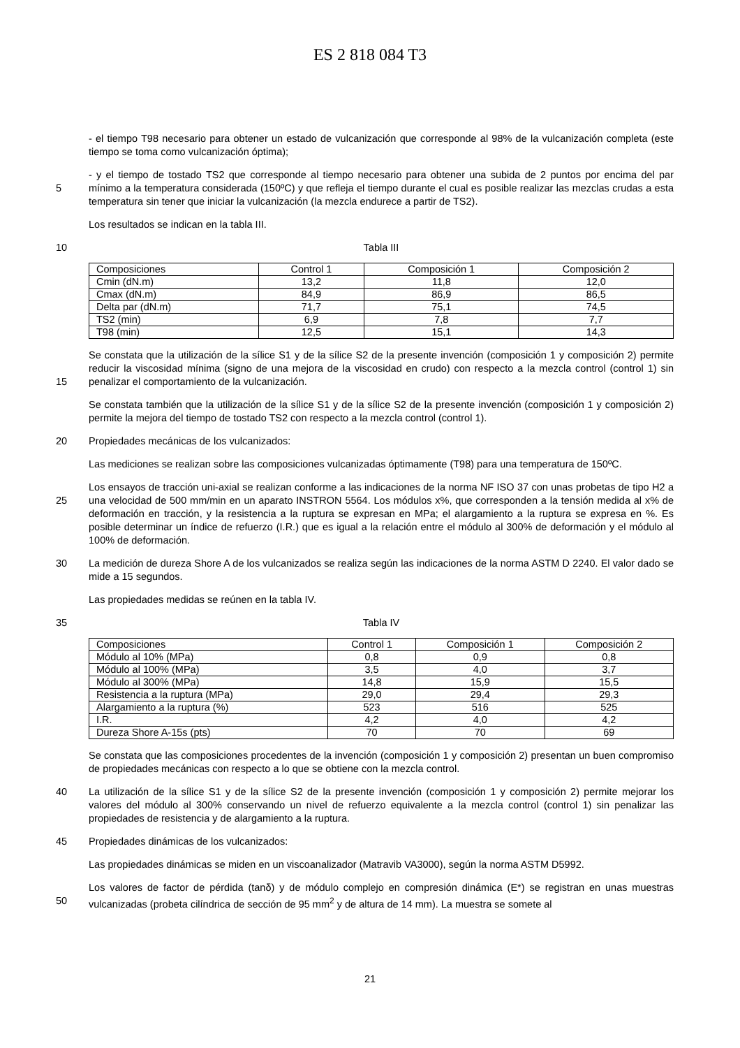ES 2 818 084 T3
- el tiempo T98 necesario para obtener un estado de vulcanización que corresponde al 98% de la vulcanización completa (este tiempo se toma como vulcanización óptima);
5 - y el tiempo de tostado TS2 que corresponde al tiempo necesario para obtener una subida de 2 puntos por encima del par mínimo a la temperatura considerada (150ºC) y que refleja el tiempo durante el cual es posible realizar las mezclas crudas a esta temperatura sin tener que iniciar la vulcanización (la mezcla endurece a partir de TS2).
Los resultados se indican en la tabla III.
10 Tabla III
| Composiciones | Control 1 | Composición 1 | Composición 2 |
| Cmin (dN.m) | 13,2 | 11,8 | 12,0 |
| Cmax (dN.m) | 84,9 | 86,9 | 86,5 |
| Delta par (dN.m) | 71,7 | 75,1 | 74,5 |
| TS2 (min) | 6,9 | 7,8 | 7,7 |
| T98 (min) | 12,5 | 15,1 | 14,3 |
15 Se constata que la utilización de la sílice S1 y de la sílice S2 de la presente invención (composición 1 y composición 2) permite reducir la viscosidad mínima (signo de una mejora de la viscosidad en crudo) con respecto a la mezcla control (control 1) sin penalizar el comportamiento de la vulcanización.
Se constata también que la utilización de la sílice S1 y de la sílice S2 de la presente invención (composición 1 y composición 2) permite la mejora del tiempo de tostado TS2 con respecto a la mezcla control (control 1).
20 Propiedades mecánicas de los vulcanizados:
Las mediciones se realizan sobre las composiciones vulcanizadas óptimamente (T98) para una temperatura de 150ºC.
25 Los ensayos de tracción uni-axial se realizan conforme a las indicaciones de la norma NF ISO 37 con unas probetas de tipo H2 a una velocidad de 500 mm/min en un aparato INSTRON 5564. Los módulos x%, que corresponden a la tensión medida al x% de deformación en tracción, y la resistencia a la ruptura se expresan en MPa; el alargamiento a la ruptura se expresa en %. Es posible determinar un índice de refuerzo (I.R.) que es igual a la relación entre el módulo al 300% de deformación y el módulo al 100% de deformación.
30 La medición de dureza Shore A de los vulcanizados se realiza según las indicaciones de la norma ASTM D 2240. El valor dado se mide a 15 segundos.
Las propiedades medidas se reúnen en la tabla IV.
35 Tabla IV
| Composiciones | Control 1 | Composición 1 | Composición 2 |
| Módulo al 10% (MPa) | 0,8 | 0,9 | 0,8 |
| Módulo al 100% (MPa) | 3,5 | 4,0 | 3,7 |
| Módulo al 300% (MPa) | 14,8 | 15,9 | 15,5 |
| Resistencia a la ruptura (MPa) | 29,0 | 29,4 | 29,3 |
| Alargamiento a la ruptura (%) | 523 | 516 | 525 |
| I.R. | 4,2 | 4,0 | 4,2 |
| Dureza Shore A-15s (pts) | 70 | 70 | 69 |
Se constata que las composiciones procedentes de la invención (composición 1 y composición 2) presentan un buen compromiso de propiedades mecánicas con respecto a lo que se obtiene con la mezcla control.
40 La utilización de la sílice S1 y de la sílice S2 de la presente invención (composición 1 y composición 2) permite mejorar los valores del módulo al 300% conservando un nivel de refuerzo equivalente a la mezcla control (control 1) sin penalizar las propiedades de resistencia y de alargamiento a la ruptura.
45 Propiedades dinámicas de los vulcanizados:
Las propiedades dinámicas se miden en un viscoanalizador (Matravib VA3000), según la norma ASTM D5992.
50 Los valores de factor de pérdida (tanδ) y de módulo complejo en compresión dinámica (E*) se registran en unas muestras vulcanizadas (probeta cilíndrica de sección de 95 mm<sup>2</sup> y de altura de 14 mm). La muestra se somete al
21